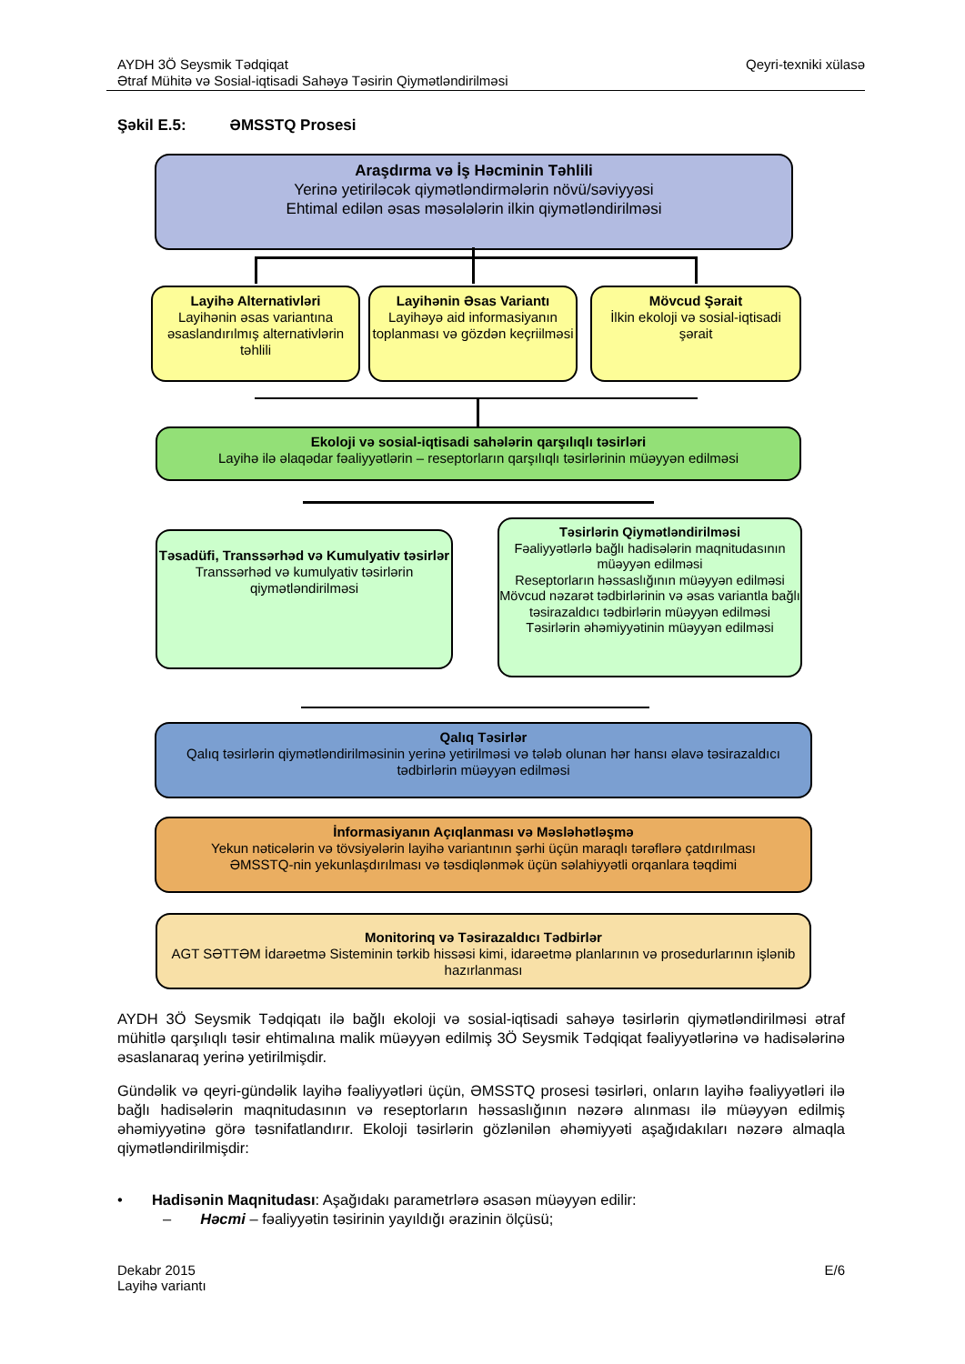AYDH 3Ö Seysmik Tədqiqat
Ətraf Mühitə və Sosial-iqtisadi Sahəyə Təsirin Qiymətləndirilməsi
Qeyri-texniki xülasə
Şəkil E.5: ƏMSSTQ Prosesi
Araşdırma və İş Həcminin Təhlili
Yerinə yetiriləcək qiymətləndirmələrin növü/səviyyəsi
Ehtimal edilən əsas məsələlərin ilkin qiymətləndirilməsi
Layihə Alternativləri
Layihənin əsas variantına əsaslandırılmış alternativlərin təhlili
Layihənin Əsas Variantı
Layihəyə aid informasiyanın toplanması və gözdən keçriilməsi
Mövcud Şərait
İlkin ekoloji və sosial-iqtisadi şərait
Ekoloji və sosial-iqtisadi sahələrin qarşılıqlı təsirləri
Layihə ilə əlaqədar fəaliyyətlərin – reseptorların qarşılıqlı təsirlərinin müəyyən edilməsi
Təsadüfi, Transsərhəd və Kumulyativ təsirlər
Transsərhəd və kumulyativ təsirlərin qiymətləndirilməsi
Təsirlərin Qiymətləndirilməsi
Fəaliyyətlərlə bağlı hadisələrin maqnitudasının müəyyən edilməsi
Reseptorların həssaslığının müəyyən edilməsi
Mövcud nəzarət tədbirlərinin və əsas variantla bağlı təsirazaldıcı tədbirlərin müəyyən edilməsi
Təsirlərin əhəmiyyətinin müəyyən edilməsi
Qalıq Təsirlər
Qalıq təsirlərin qiymətləndirilməsinin yerinə yetirilməsi və tələb olunan hər hansı əlavə təsirazaldıcı tədbirlərin müəyyən edilməsi
İnformasiyanın Açıqlanması və Məsləhətləşmə
Yekun nəticələrin və tövsiyələrin layihə variantının şərhi üçün maraqlı tərəflərə çatdırılması
ƏMSSTQ-nin yekunlaşdırılması və təsdiqlənmək üçün səlahiyyətli orqanlara təqdimi
Monitorinq və Təsirazaldıcı Tədbirlər
AGT SƏTTƏM İdarəetmə Sisteminin tərkib hissəsi kimi, idarəetmə planlarının və prosedurlarının işlənib hazırlanması
AYDH 3Ö Seysmik Tədqiqatı ilə bağlı ekoloji və sosial-iqtisadi sahəyə təsirlərin qiymətləndirilməsi ətraf mühitlə qarşılıqlı təsir ehtimalına malik müəyyən edilmiş 3Ö Seysmik Tədqiqat fəaliyyətlərinə və hadisələrinə əsaslanaraq yerinə yetirilmişdir.
Gündəlik və qeyri-gündəlik layihə fəaliyyətləri üçün, ƏMSSTQ prosesi təsirləri, onların layihə fəaliyyətləri ilə bağlı hadisələrin maqnitudasının və reseptorların həssaslığının nəzərə alınması ilə müəyyən edilmiş əhəmiyyətinə görə təsnifatlandırır. Ekoloji təsirlərin gözlənilən əhəmiyyəti aşağıdakıları nəzərə almaqla qiymətləndirilmişdir:
• Hadisənin Maqnitudası: Aşağıdakı parametrlərə əsasən müəyyən edilir:
– Həcmi – fəaliyyətin təsirinin yayıldığı ərazinin ölçüsü;
Dekabr 2015
Layihə variantı
E/6